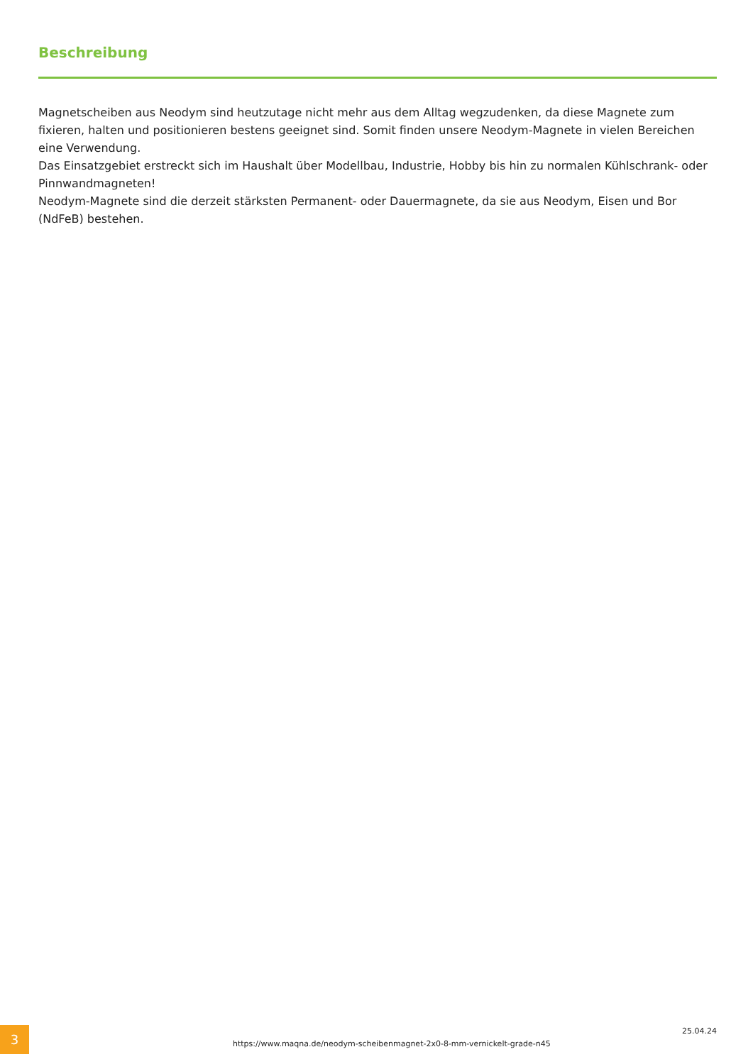Beschreibung
Magnetscheiben aus Neodym sind heutzutage nicht mehr aus dem Alltag wegzudenken, da diese Magnete zum fixieren, halten und positionieren bestens geeignet sind. Somit finden unsere Neodym-Magnete in vielen Bereichen eine Verwendung.
Das Einsatzgebiet erstreckt sich im Haushalt über Modellbau, Industrie, Hobby bis hin zu normalen Kühlschrank- oder Pinnwandmagneten!
Neodym-Magnete sind die derzeit stärksten Permanent- oder Dauermagnete, da sie aus Neodym, Eisen und Bor (NdFeB) bestehen.
3
https://www.maqna.de/neodym-scheibenmagnet-2x0-8-mm-vernickelt-grade-n45
25.04.24